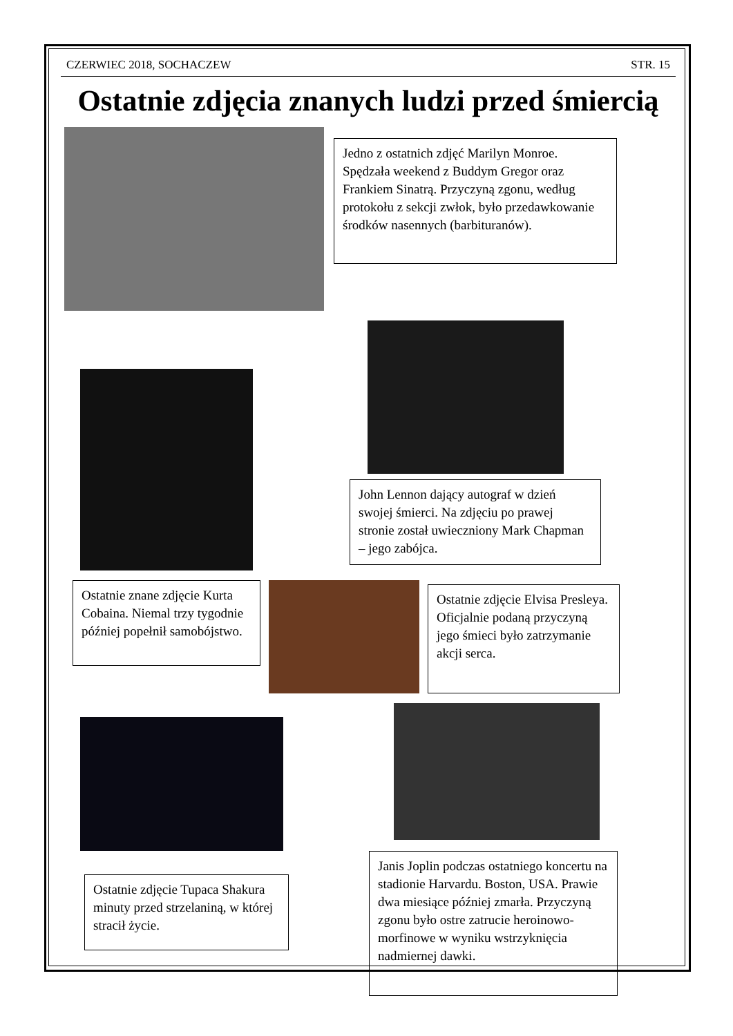CZERWIEC 2018, SOCHACZEW STR. 15
Ostatnie zdjęcia znanych ludzi przed śmiercią
Jedno z ostatnich zdjęć Marilyn Monroe. Spędzała weekend z Buddym Gregor oraz Frankiem Sinatrą. Przyczyną zgonu, według protokołu z sekcji zwłok, było przedawkowanie środków nasennych (barbituranów).
John Lennon dający autograf w dzień swojej śmierci. Na zdjęciu po prawej stronie został uwieczniony Mark Chapman – jego zabójca.
Ostatnie znane zdjęcie Kurta Cobaina. Niemal trzy tygodnie później popełnił samobójstwo.
Ostatnie zdjęcie Elvisa Presleya. Oficjalnie podaną przyczyną jego śmieci było zatrzymanie akcji serca.
Ostatnie zdjęcie Tupaca Shakura minuty przed strzelaniną, w której stracił życie.
Janis Joplin podczas ostatniego koncertu na stadionie Harvardu. Boston, USA. Prawie dwa miesiące później zmarła. Przyczyną zgonu było ostre zatrucie heroinowo-morfinowe w wyniku wstrzyknięcia nadmiernej dawki.